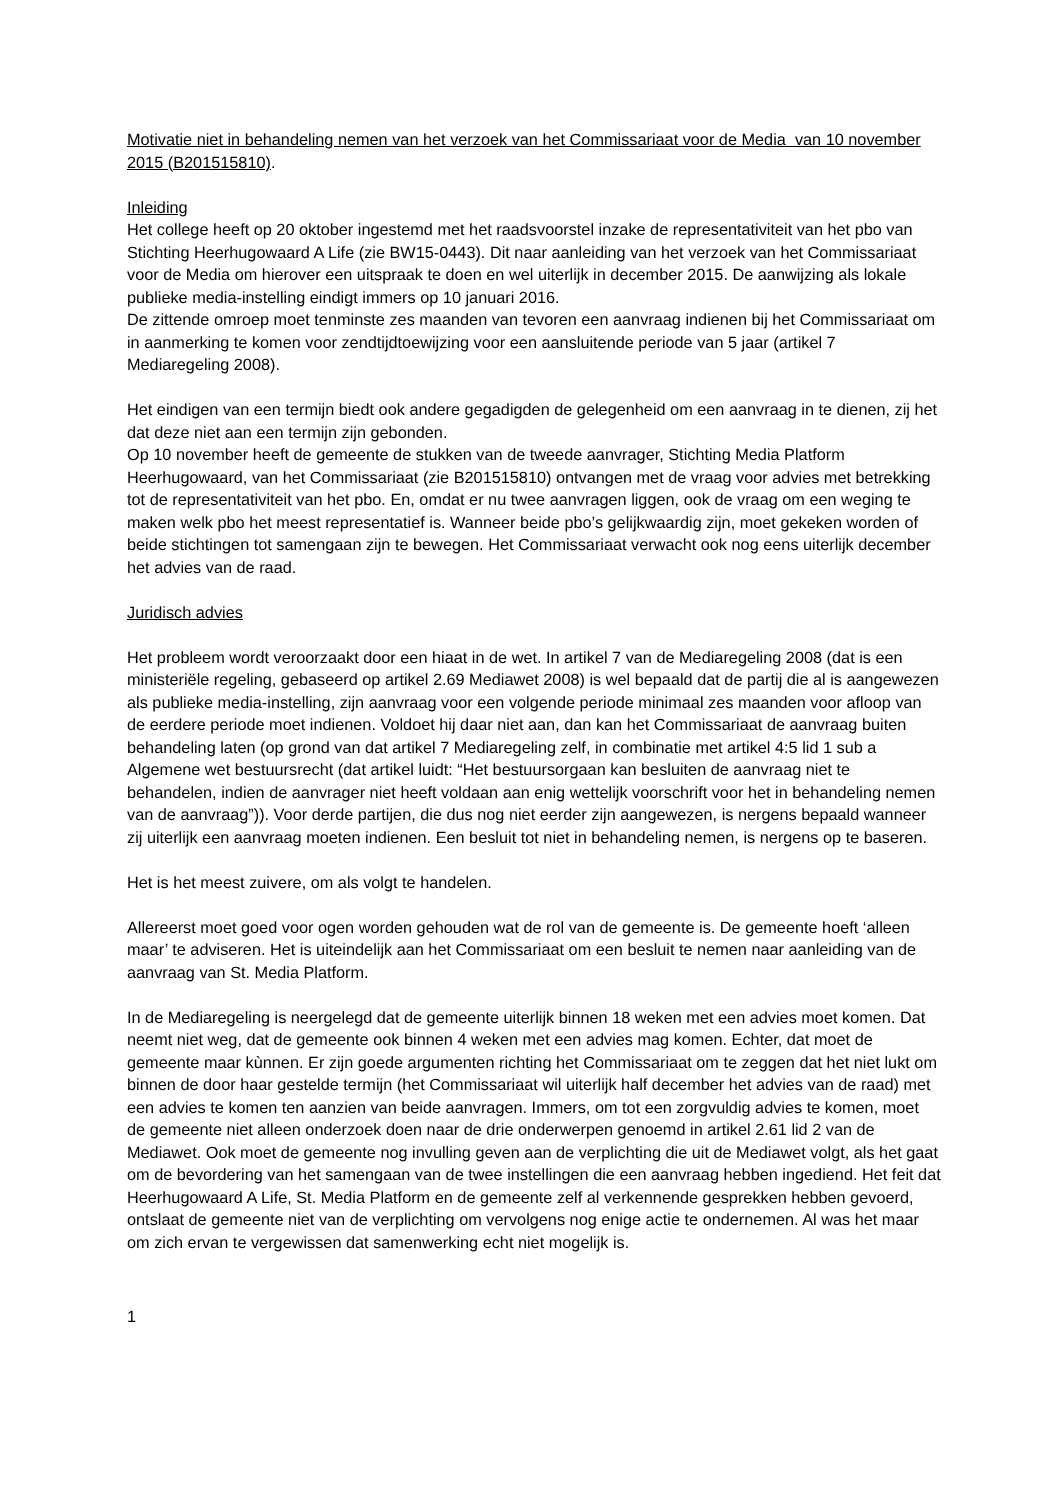Motivatie niet in behandeling nemen van het verzoek van het Commissariaat voor de Media van 10 november 2015 (B201515810).
Inleiding
Het college heeft op 20 oktober ingestemd met het raadsvoorstel inzake de representativiteit van het pbo van Stichting Heerhugowaard A Life (zie BW15-0443). Dit naar aanleiding van het verzoek van het Commissariaat voor de Media om hierover een uitspraak te doen en wel uiterlijk in december 2015. De aanwijzing als lokale publieke media-instelling eindigt immers op 10 januari 2016.
De zittende omroep moet tenminste zes maanden van tevoren een aanvraag indienen bij het Commissariaat om in aanmerking te komen voor zendtijdtoewijzing voor een aansluitende periode van 5 jaar (artikel 7 Mediaregeling 2008).
Het eindigen van een termijn biedt ook andere gegadigden de gelegenheid om een aanvraag in te dienen, zij het dat deze niet aan een termijn zijn gebonden.
Op 10 november heeft de gemeente de stukken van de tweede aanvrager, Stichting Media Platform Heerhugowaard, van het Commissariaat (zie B201515810) ontvangen met de vraag voor advies met betrekking tot de representativiteit van het pbo. En, omdat er nu twee aanvragen liggen, ook de vraag om een weging te maken welk pbo het meest representatief is. Wanneer beide pbo’s gelijkwaardig zijn, moet gekeken worden of beide stichtingen tot samengaan zijn te bewegen. Het Commissariaat verwacht ook nog eens uiterlijk december het advies van de raad.
Juridisch advies
Het probleem wordt veroorzaakt door een hiaat in de wet. In artikel 7 van de Mediaregeling 2008 (dat is een ministeriële regeling, gebaseerd op artikel 2.69 Mediawet 2008) is wel bepaald dat de partij die al is aangewezen als publieke media-instelling, zijn aanvraag voor een volgende periode minimaal zes maanden voor afloop van de eerdere periode moet indienen. Voldoet hij daar niet aan, dan kan het Commissariaat de aanvraag buiten behandeling laten (op grond van dat artikel 7 Mediaregeling zelf, in combinatie met artikel 4:5 lid 1 sub a Algemene wet bestuursrecht (dat artikel luidt: “Het bestuursorgaan kan besluiten de aanvraag niet te behandelen, indien de aanvrager niet heeft voldaan aan enig wettelijk voorschrift voor het in behandeling nemen van de aanvraag”)). Voor derde partijen, die dus nog niet eerder zijn aangewezen, is nergens bepaald wanneer zij uiterlijk een aanvraag moeten indienen. Een besluit tot niet in behandeling nemen, is nergens op te baseren.
Het is het meest zuivere, om als volgt te handelen.
Allereerst moet goed voor ogen worden gehouden wat de rol van de gemeente is. De gemeente hoeft ‘alleen maar’ te adviseren. Het is uiteindelijk aan het Commissariaat om een besluit te nemen naar aanleiding van de aanvraag van St. Media Platform.
In de Mediaregeling is neergelegd dat de gemeente uiterlijk binnen 18 weken met een advies moet komen. Dat neemt niet weg, dat de gemeente ook binnen 4 weken met een advies mag komen. Echter, dat moet de gemeente maar kùnnen. Er zijn goede argumenten richting het Commissariaat om te zeggen dat het niet lukt om binnen de door haar gestelde termijn (het Commissariaat wil uiterlijk half december het advies van de raad) met een advies te komen ten aanzien van beide aanvragen. Immers, om tot een zorgvuldig advies te komen, moet de gemeente niet alleen onderzoek doen naar de drie onderwerpen genoemd in artikel 2.61 lid 2 van de Mediawet. Ook moet de gemeente nog invulling geven aan de verplichting die uit de Mediawet volgt, als het gaat om de bevordering van het samengaan van de twee instellingen die een aanvraag hebben ingediend. Het feit dat Heerhugowaard A Life, St. Media Platform en de gemeente zelf al verkennende gesprekken hebben gevoerd, ontslaat de gemeente niet van de verplichting om vervolgens nog enige actie te ondernemen. Al was het maar om zich ervan te vergewissen dat samenwerking echt niet mogelijk is.
1